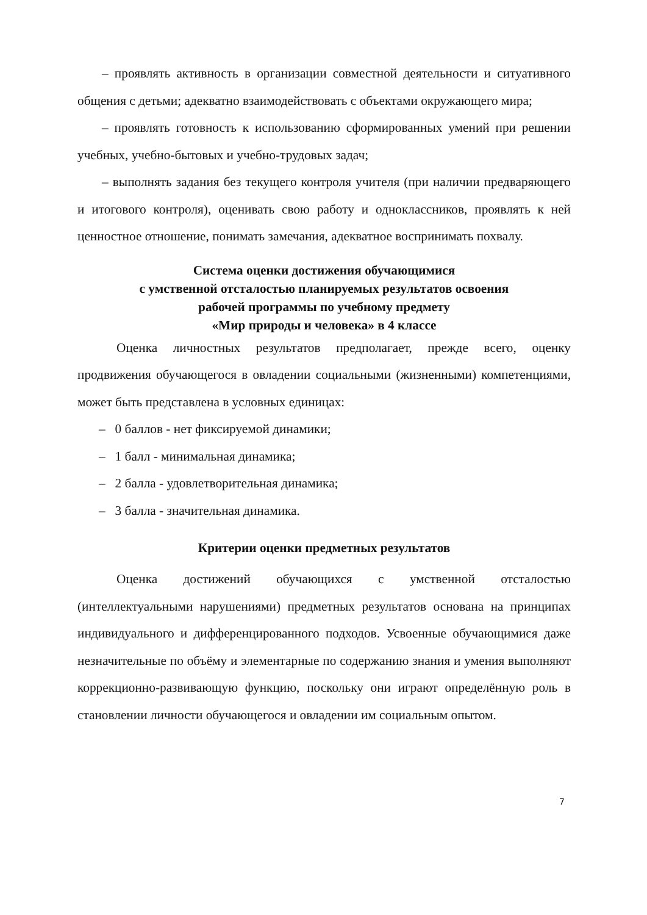– проявлять активность в организации совместной деятельности и ситуативного общения с детьми; адекватно взаимодействовать с объектами окружающего мира;
– проявлять готовность к использованию сформированных умений при решении учебных, учебно-бытовых и учебно-трудовых задач;
– выполнять задания без текущего контроля учителя (при наличии предваряющего и итогового контроля), оценивать свою работу и одноклассников, проявлять к ней ценностное отношение, понимать замечания, адекватное воспринимать похвалу.
Система оценки достижения обучающимися
с умственной отсталостью планируемых результатов освоения
рабочей программы по учебному предмету
«Мир природы и человека» в 4 классе
Оценка личностных результатов предполагает, прежде всего, оценку продвижения обучающегося в овладении социальными (жизненными) компетенциями, может быть представлена в условных единицах:
– 0 баллов - нет фиксируемой динамики;
– 1 балл - минимальная динамика;
– 2 балла - удовлетворительная динамика;
– 3 балла - значительная динамика.
Критерии оценки предметных результатов
Оценка достижений обучающихся с умственной отсталостью (интеллектуальными нарушениями) предметных результатов основана на принципах индивидуального и дифференцированного подходов. Усвоенные обучающимися даже незначительные по объёму и элементарные по содержанию знания и умения выполняют коррекционно-развивающую функцию, поскольку они играют определённую роль в становлении личности обучающегося и овладении им социальным опытом.
7